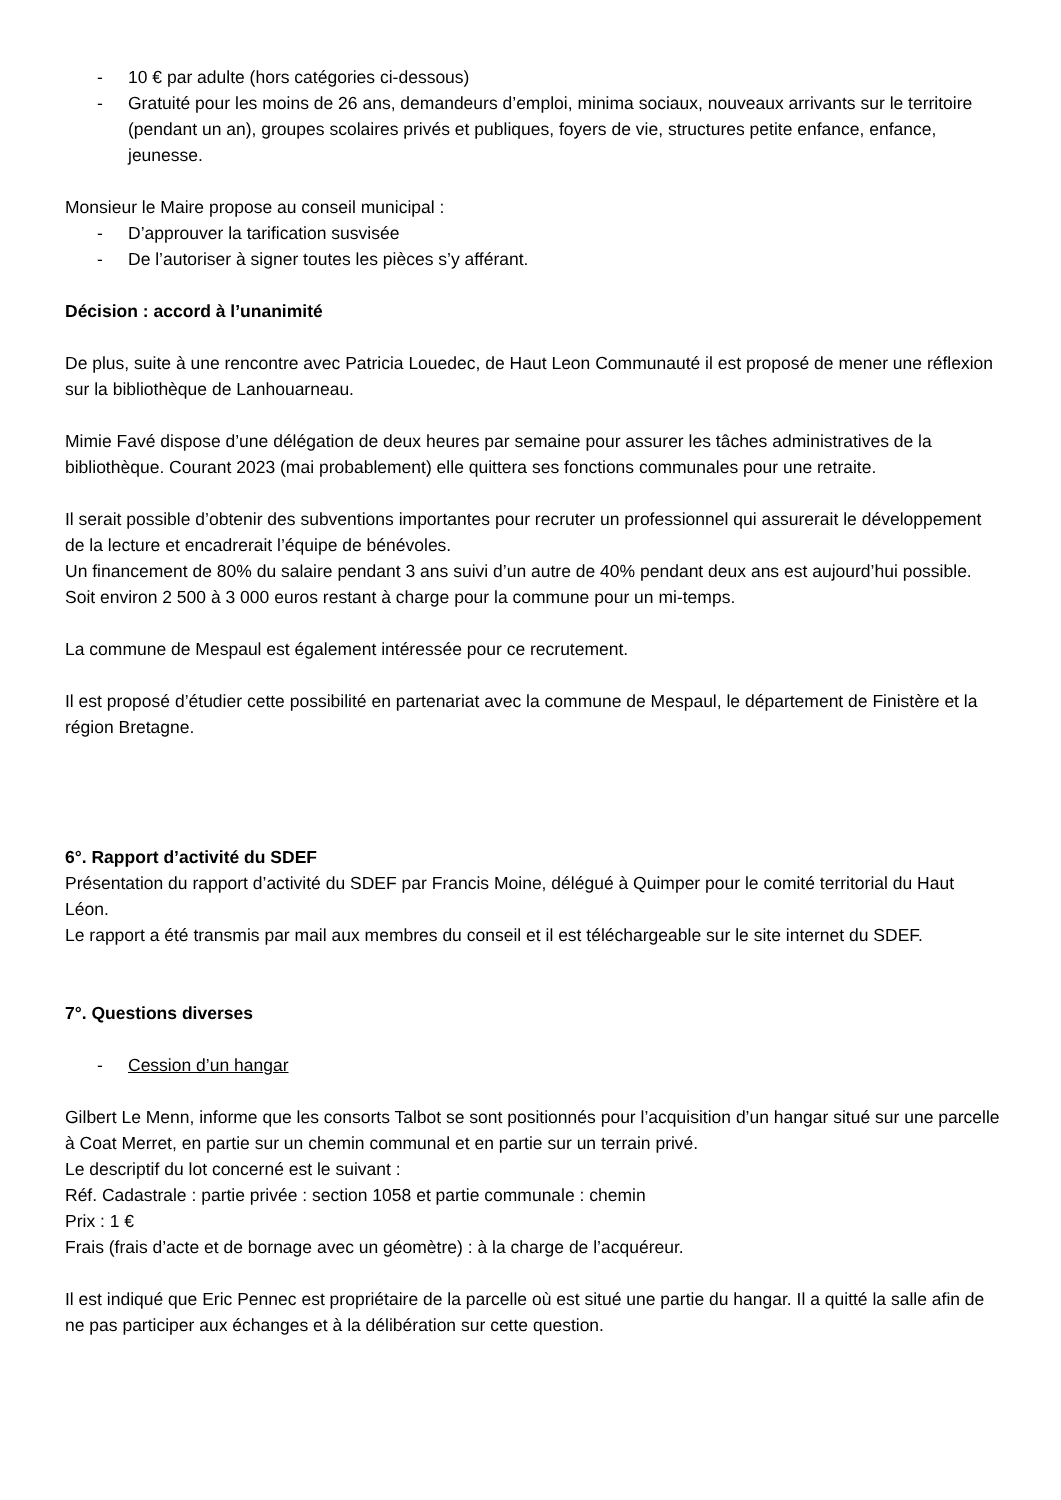- 10 € par adulte (hors catégories ci-dessous)
- Gratuité pour les moins de 26 ans, demandeurs d’emploi, minima sociaux, nouveaux arrivants sur le territoire (pendant un an), groupes scolaires privés et publiques, foyers de vie, structures petite enfance, enfance, jeunesse.
Monsieur le Maire propose au conseil municipal :
- D’approuver la tarification susvisée
- De l’autoriser à signer toutes les pièces s’y afférant.
Décision : accord à l’unanimité
De plus, suite à une rencontre avec Patricia Louedec, de Haut Leon Communauté il est proposé de mener une réflexion sur la bibliothèque de Lanhouarneau.
Mimie Favé dispose d’une délégation de deux heures par semaine pour assurer les tâches administratives de la bibliothèque. Courant 2023 (mai probablement) elle quittera ses fonctions communales pour une retraite.
Il serait possible d’obtenir des subventions importantes pour recruter un professionnel qui assurerait le développement de la lecture et encadrerait l’équipe de bénévoles.
Un financement de 80% du salaire pendant 3 ans suivi d’un autre de 40% pendant deux ans est aujourd’hui possible. Soit environ 2 500 à 3 000 euros restant à charge pour la commune pour un mi-temps.
La commune de Mespaul est également intéressée pour ce recrutement.
Il est proposé d’étudier cette possibilité en partenariat avec la commune de Mespaul, le département de Finistère et la région Bretagne.
6°. Rapport d’activité du SDEF
Présentation du rapport d’activité du SDEF par Francis Moine, délégué à Quimper pour le comité territorial du Haut Léon.
Le rapport a été transmis par mail aux membres du conseil et il est téléchargeable sur le site internet du SDEF.
7°. Questions diverses
- Cession d’un hangar
Gilbert Le Menn, informe que les consorts Talbot se sont positionnés pour l’acquisition d’un hangar situé sur une parcelle à Coat Merret, en partie sur un chemin communal et en partie sur un terrain privé.
Le descriptif du lot concerné est le suivant :
Réf. Cadastrale : partie privée : section 1058 et partie communale : chemin
Prix : 1 €
Frais (frais d’acte et de bornage avec un géomètre) : à la charge de l’acquéreur.
Il est indiqué que Eric Pennec est propriétaire de la parcelle où est situé une partie du hangar. Il a quitté la salle afin de ne pas participer aux échanges et à la délibération sur cette question.